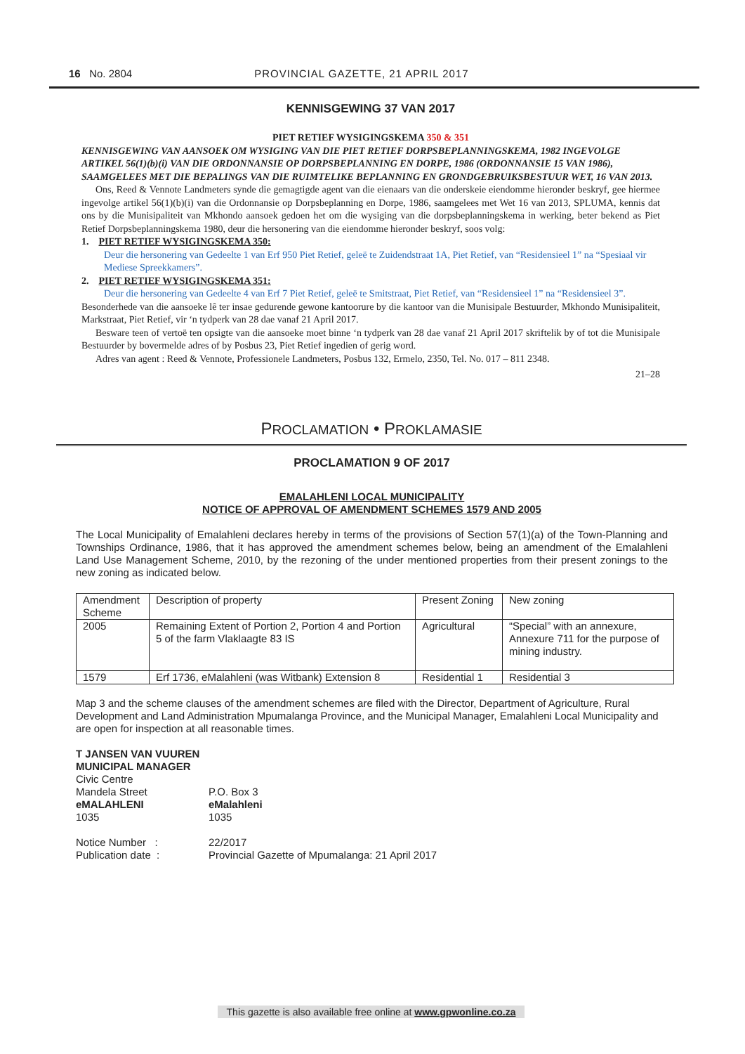16 No. 2804 PROVINCIAL GAZETTE, 21 APRIL 2017
KENNISGEWING 37 VAN 2017
PIET RETIEF WYSIGINGSKEMA 350 & 351
KENNISGEWING VAN AANSOEK OM WYSIGING VAN DIE PIET RETIEF DORPSBEPLANNINGSKEMA, 1982 INGEVOLGE ARTIKEL 56(1)(b)(i) VAN DIE ORDONNANSIE OP DORPSBEPLANNING EN DORPE, 1986 (ORDONNANSIE 15 VAN 1986), SAAMGELEES MET DIE BEPALINGS VAN DIE RUIMTELIKE BEPLANNING EN GRONDGEBRUIKSBESTUUR WET, 16 VAN 2013.
Ons, Reed & Vennote Landmeters synde die gemagtigde agent van die eienaars van die onderskeie eiendomme hieronder beskryf, gee hiermee ingevolge artikel 56(1)(b)(i) van die Ordonnansie op Dorpsbeplanning en Dorpe, 1986, saamgelees met Wet 16 van 2013, SPLUMA, kennis dat ons by die Munisipaliteit van Mkhondo aansoek gedoen het om die wysiging van die dorpsbeplanningskema in werking, beter bekend as Piet Retief Dorpsbeplanningskema 1980, deur die hersonering van die eiendomme hieronder beskryf, soos volg:
1. PIET RETIEF WYSIGINGSKEMA 350:
Deur die hersonering van Gedeelte 1 van Erf 950 Piet Retief, geleë te Zuidendstraat 1A, Piet Retief, van “Residensieel 1” na “Spesiaal vir Mediese Spreekkamers”.
2. PIET RETIEF WYSIGINGSKEMA 351:
Deur die hersonering van Gedeelte 4 van Erf 7 Piet Retief, geleë te Smitstraat, Piet Retief, van “Residensieel 1” na “Residensieel 3”.
Besonderhede van die aansoeke lê ter insae gedurende gewone kantoorure by die kantoor van die Munisipale Bestuurder, Mkhondo Munisipaliteit, Markstraat, Piet Retief, vir ‘n tydperk van 28 dae vanaf 21 April 2017.
Besware teen of vertoë ten opsigte van die aansoeke moet binne ‘n tydperk van 28 dae vanaf 21 April 2017 skriftelik by of tot die Munisipale Bestuurder by bovermelde adres of by Posbus 23, Piet Retief ingedien of gerig word.
Adres van agent : Reed & Vennote, Professionele Landmeters, Posbus 132, Ermelo, 2350, Tel. No. 017 – 811 2348.
21–28
PROCLAMATION • PROKLAMASIE
PROCLAMATION 9 OF 2017
EMALAHLENI LOCAL MUNICIPALITY
NOTICE OF APPROVAL OF AMENDMENT SCHEMES 1579 AND 2005
The Local Municipality of Emalahleni declares hereby in terms of the provisions of Section 57(1)(a) of the Town-Planning and Townships Ordinance, 1986, that it has approved the amendment schemes below, being an amendment of the Emalahleni Land Use Management Scheme, 2010, by the rezoning of the under mentioned properties from their present zonings to the new zoning as indicated below.
| Amendment Scheme | Description of property | Present Zoning | New zoning |
| 2005 | Remaining Extent of Portion 2, Portion 4 and Portion 5 of the farm Vlaklaagte 83 IS | Agricultural | “Special” with an annexure, Annexure 711 for the purpose of mining industry. |
| 1579 | Erf 1736, eMalahleni (was Witbank) Extension 8 | Residential 1 | Residential 3 |
Map 3 and the scheme clauses of the amendment schemes are filed with the Director, Department of Agriculture, Rural Development and Land Administration Mpumalanga Province, and the Municipal Manager, Emalahleni Local Municipality and are open for inspection at all reasonable times.
T JANSEN VAN VUUREN
MUNICIPAL MANAGER
Civic Centre
Mandela Street
eMALAHLENI
1035
P.O. Box 3
eMalahleni
1035
Notice Number :
Publication date :
22/2017
Provincial Gazette of Mpumalanga: 21 April 2017
This gazette is also available free online at www.gpwonline.co.za